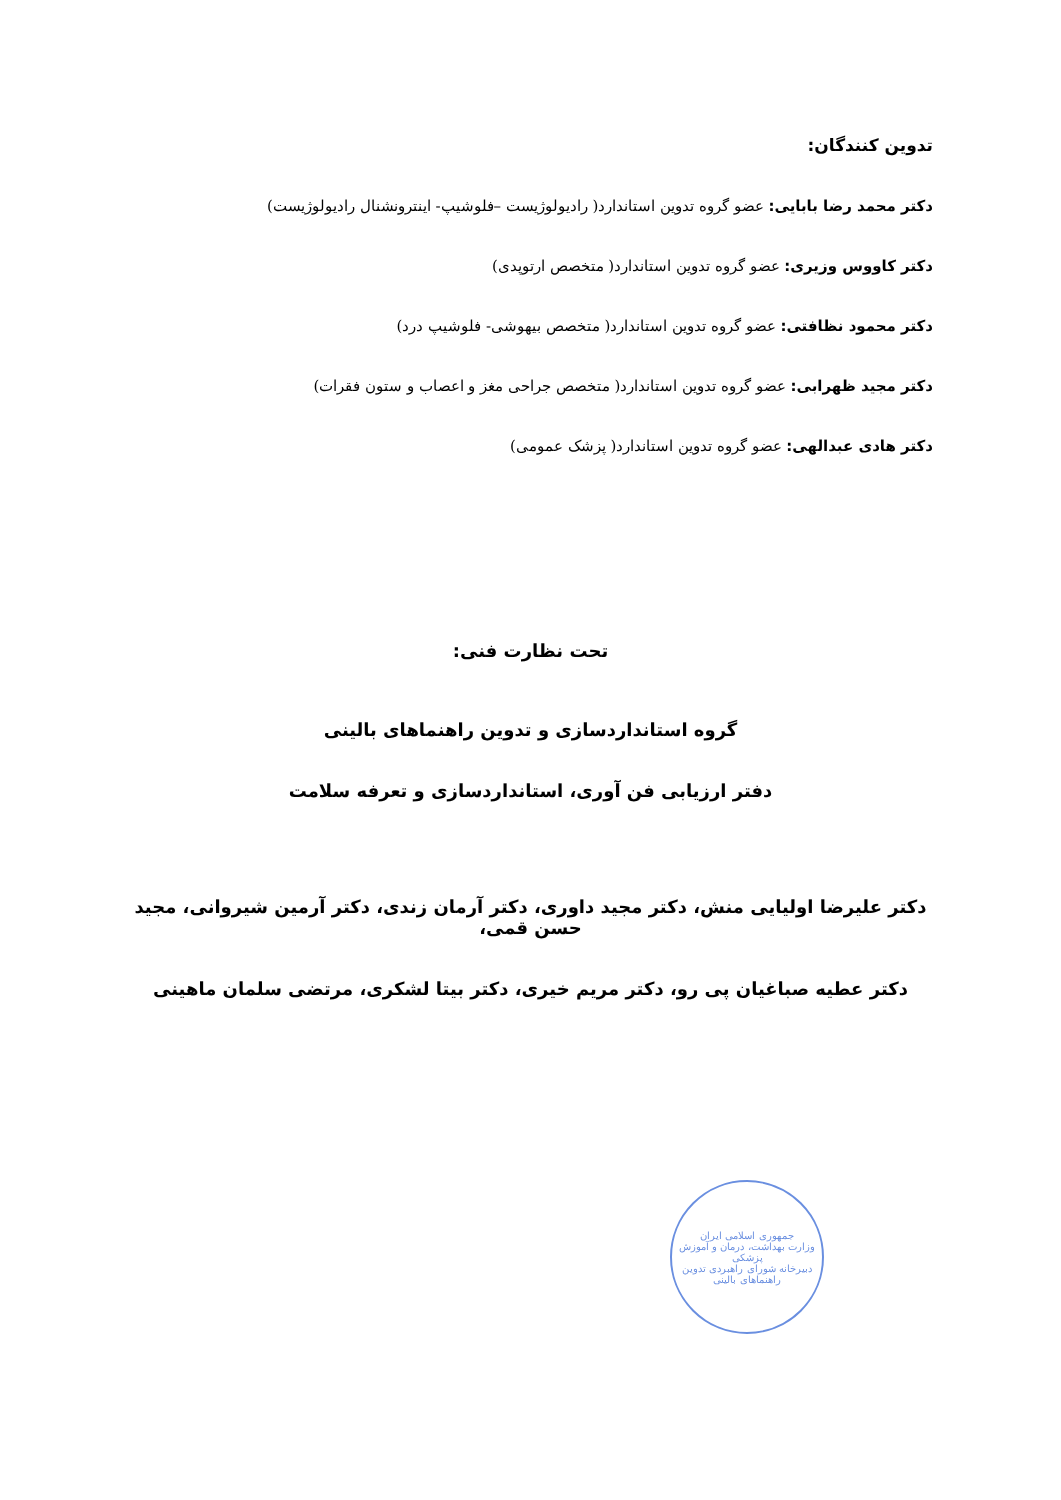تدوین کنندگان:
دکتر محمد رضا بابایی: عضو گروه تدوین استاندارد( رادیولوژیست –فلوشیپ- اینترونشنال رادیولوژیست)
دکتر کاووس وزیری: عضو گروه تدوین استاندارد( متخصص ارتوپدی)
دکتر محمود نظافتی: عضو گروه تدوین استاندارد( متخصص بیهوشی- فلوشیپ درد)
دکتر مجید ظهرابی: عضو گروه تدوین استاندارد( متخصص جراحی مغز و اعصاب و ستون فقرات)
دکتر هادی عبدالهی: عضو گروه تدوین استاندارد( پزشک عمومی)
تحت نظارت فنی:
گروه استانداردسازی و تدوین راهنماهای بالینی
دفتر ارزیابی فن آوری، استانداردسازی و تعرفه سلامت
دکتر علیرضا اولیایی منش، دکتر مجید داوری، دکتر آرمان زندی، دکتر آرمین شیروانی، مجید حسن قمی،
دکتر عطیه صباغیان پی رو، دکتر مریم خیری، دکتر بیتا لشکری، مرتضی سلمان ماهینی
جمهوری اسلامی ایران
وزارت بهداشت، درمان و آموزش پزشکی
دبیرخانه شورای راهبردی تدوین راهنماهای بالینی